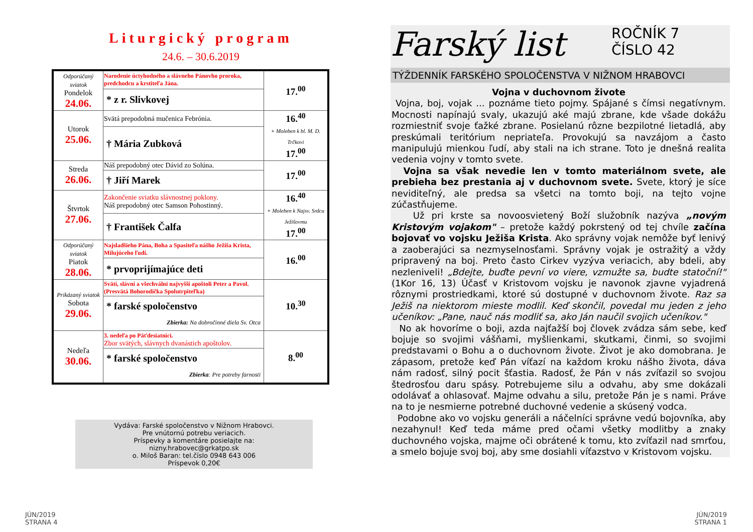Liturgický program
24.6. – 30.6.2019
| Odporúčaný sviatok Pondelok 24.06. | Narodenie úctyhodného a slávneho Pánovho proroka, predchodcu a krstiteľa Jána. | 17.<sup>00</sup> |
| | * z r. Slivkovej | |
| Utorok 25.06. | Svätá prepodobná mučenica Febrónia. | 16.<sup>40</sup> + Moleben k bl. M. D. Trčkovi 17.<sup>00</sup> |
| | † Mária Zubková | |
| Streda 26.06. | Náš prepodobný otec Dávid zo Solúna. | 17.<sup>00</sup> |
| | † Jiří Marek | |
| Štvrtok 27.06. | Zakončenie sviatku slávnostnej poklony. Náš prepodobný otec Samson Pohostinný. | 16.<sup>40</sup> + Moleben k Najsv. Srdcu Ježišovmu 17.<sup>00</sup> |
| | † František Čalfa | |
| Odporúčaný sviatok Piatok 28.06. | Najsladšieho Pána, Boha a Spasiteľa nášho Ježiša Krista, Milujúceho ľudí. | 16.<sup>00</sup> |
| | * prvoprijímajúce deti | |
| Prikázaný sviatok Sobota 29.06. | Svätí, slávni a všechválni najvyšší apoštoli Peter a Pavol. (Presvätá Bohorodička Spolutrpiteľka) | 10.<sup>30</sup> |
| | * farské spoločenstvo Zbierka: Na dobročinné diela Sv. Otca | |
| Nedeľa 30.06. | 3. nedeľa po Päťdesiatnici. Zbor svätých, slávnych dvanástich apoštolov. | 8.<sup>00</sup> |
| | * farské spoločenstvo Zbierka : Pre potreby farnosti | |
Vydáva: Farské spoločenstvo v Nižnom Hrabovci.
Pre vnútornú potrebu veriacich.
Príspevky a komentáre posielajte na:
nizny.hrabovec@grkatpo.sk
o. Miloš Baran: tel.číslo 0948 643 006
Príspevok 0,20€
JÚN/2019
STRANA 4
Farský list ROČNÍK 7
ČÍSLO 42
TÝŽDENNÍK FARSKÉHO SPOLOČENSTVA V NIŽNOM HRABOVCI
Vojna v duchovnom živote
Vojna, boj, vojak ... poznáme tieto pojmy. Spájané s čímsi negatívnym. Mocnosti napínajú svaly, ukazujú aké majú zbrane, kde všade dokážu rozmiestniť svoje ťažké zbrane. Posielanú rôzne bezpilotné lietadlá, aby preskúmali teritórium nepriateľa. Provokujú sa navzájom a často manipulujú mienkou ľudí, aby stali na ich strane. Toto je dnešná realita vedenia vojny v tomto svete.
Vojna sa však nevedie len v tomto materiálnom svete, ale prebieha bez prestania aj v duchovnom svete. Svete, ktorý je síce neviditeľný, ale predsa sa všetci na tomto boji, na tejto vojne zúčastňujeme.
Už pri krste sa novoosvietený Boží služobník nazýva „novým Kristovým vojakom" – pretože každý pokrstený od tej chvíle začína bojovať vo vojsku Ježiša Krista. Ako správny vojak nemôže byť lenivý a zaoberajúci sa nezmyselnosťami. Správny vojak je ostražitý a vždy pripravený na boj. Preto často Cirkev vyzýva veriacich, aby bdeli, aby nezleniveli! „Bdejte, buďte pevní vo viere, vzmužte sa, budte statoční!" (1Kor 16, 13) Účasť v Kristovom vojsku je navonok zjavne vyjadrená rôznymi prostriedkami, ktoré sú dostupné v duchovnom živote. Raz sa Ježiš na niektorom mieste modlil. Keď skončil, povedal mu jeden z jeho učeníkov: „Pane, nauč nás modliť sa, ako Ján naučil svojich učeníkov."
No ak hovoríme o boji, azda najťažší boj človek zvádza sám sebe, keď bojuje so svojimi vášňami, myšlienkami, skutkami, činmi, so svojimi predstavami o Bohu a o duchovnom živote. Život je ako domobrana. Je zápasom, pretože keď Pán víťazí na každom kroku nášho života, dáva nám radosť, silný pocit šťastia. Radosť, že Pán v nás zvíťazil so svojou štedrosťou daru spásy. Potrebujeme silu a odvahu, aby sme dokázali odolávať a ohlasovať. Majme odvahu a silu, pretože Pán je s nami. Práve na to je nesmierne potrebné duchovné vedenie a skúsený vodca.
Podobne ako vo vojsku generáli a náčelníci správne vedú bojovníka, aby nezahynul! Keď teda máme pred očami všetky modlitby a znaky duchovného vojska, majme oči obrátené k tomu, kto zvíťazil nad smrťou, a smelo bojuje svoj boj, aby sme dosiahli víťazstvo v Kristovom vojsku.
JÚN/2019
STRANA 1